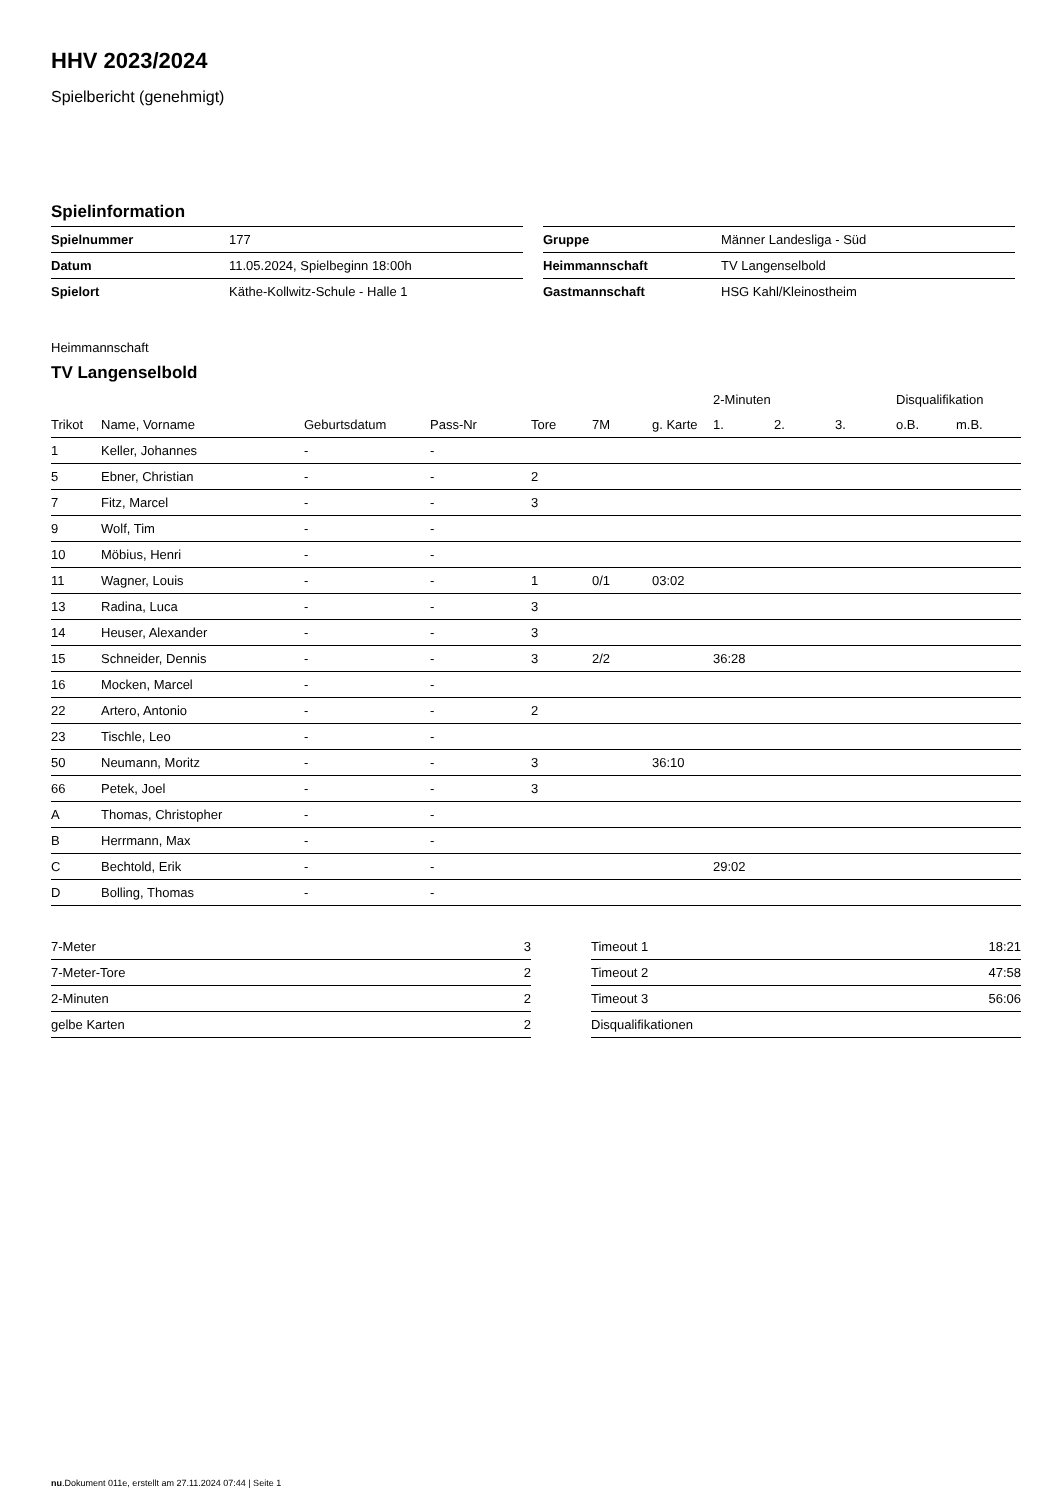HHV 2023/2024
Spielbericht (genehmigt)
Spielinformation
| Spielnummer | 177 |
| Datum | 11.05.2024, Spielbeginn 18:00h |
| Spielort | Käthe-Kollwitz-Schule - Halle 1 |
| Gruppe | Männer Landesliga - Süd |
| Heimmannschaft | TV Langenselbold |
| Gastmannschaft | HSG Kahl/Kleinostheim |
Heimmannschaft
TV Langenselbold
| | | | | | | | 2-Minuten | | | Disqualifikation | |
| --- | --- | --- | --- | --- | --- | --- | --- | --- | --- | --- | --- |
| Trikot | Name, Vorname | Geburtsdatum | Pass-Nr | Tore | 7M | g. Karte | 1. | 2. | 3. | o.B. | m.B. |
| 1 | Keller, Johannes | - | - | | | | | | | | |
| 5 | Ebner, Christian | - | - | 2 | | | | | | | |
| 7 | Fitz, Marcel | - | - | 3 | | | | | | | |
| 9 | Wolf, Tim | - | - | | | | | | | | |
| 10 | Möbius, Henri | - | - | | | | | | | | |
| 11 | Wagner, Louis | - | - | 1 | 0/1 | 03:02 | | | | | |
| 13 | Radina, Luca | - | - | 3 | | | | | | | |
| 14 | Heuser, Alexander | - | - | 3 | | | | | | | |
| 15 | Schneider, Dennis | - | - | 3 | 2/2 | | 36:28 | | | | |
| 16 | Mocken, Marcel | - | - | | | | | | | | |
| 22 | Artero, Antonio | - | - | 2 | | | | | | | |
| 23 | Tischle, Leo | - | - | | | | | | | | |
| 50 | Neumann, Moritz | - | - | 3 | | 36:10 | | | | | |
| 66 | Petek, Joel | - | - | 3 | | | | | | | |
| A | Thomas, Christopher | - | - | | | | | | | | |
| B | Herrmann, Max | - | - | | | | | | | | |
| C | Bechtold, Erik | - | - | | | | 29:02 | | | | |
| D | Bolling, Thomas | - | - | | | | | | | | |
| 7-Meter | 3 |
| 7-Meter-Tore | 2 |
| 2-Minuten | 2 |
| gelbe Karten | 2 |
| Timeout 1 | 18:21 |
| Timeout 2 | 47:58 |
| Timeout 3 | 56:06 |
| Disqualifikationen | |
nu.Dokument 011e, erstellt am 27.11.2024 07:44 | Seite 1